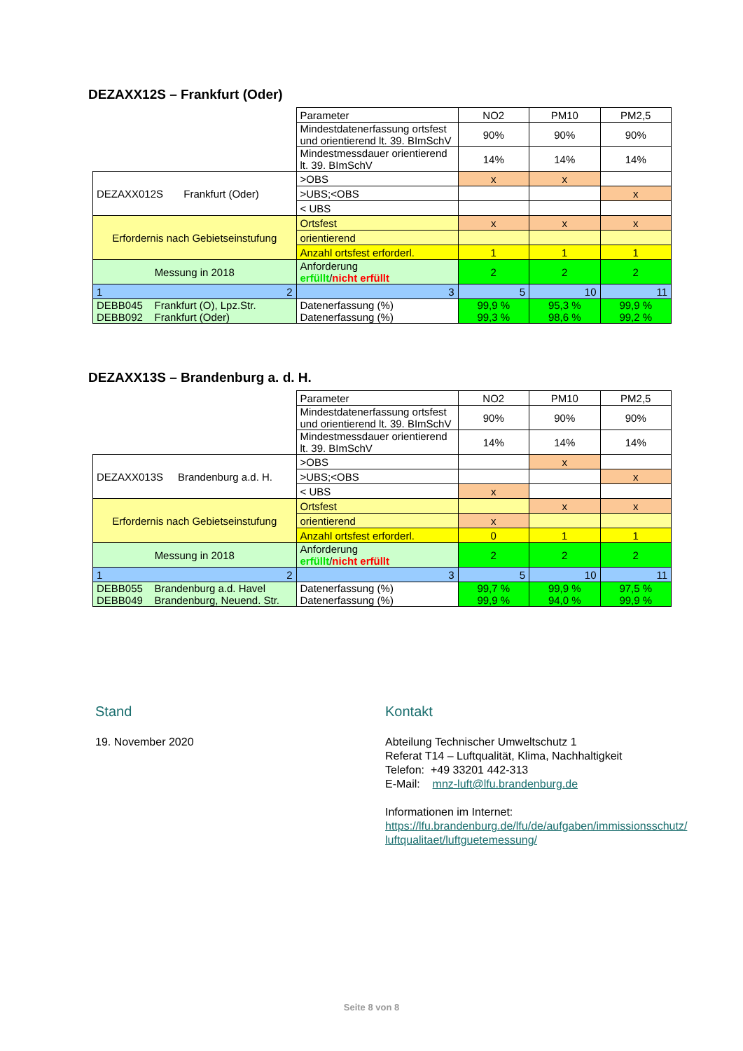DEZAXX12S – Frankfurt (Oder)
| | Parameter | NO2 | PM10 | PM2,5 |
| | Mindestdatenerfassung ortsfest und orientierend lt. 39. BImSchV | 90% | 90% | 90% |
| | Mindestmessdauer orientierend lt. 39. BImSchV | 14% | 14% | 14% |
| DEZAXX012S Frankfurt (Oder) | >OBS | x | x | |
| | >UBS;<OBS | | | x |
| | < UBS | | | |
| Erfordernis nach Gebietseinstufung | Ortsfest | x | x | x |
| | orientierend | | | |
| | Anzahl ortsfest erforderl. | 1 | 1 | 1 |
| Messung in 2018 | Anforderung erfüllt / nicht erfüllt | 2 | 2 | 2 |
| 1 2 | 3 | 5 | 10 | 11 |
| DEBB045 Frankfurt (O), Lpz.Str. DEBB092 Frankfurt (Oder) | Datenerfassung (%) Datenerfassung (%) | 99,9 % 99,3 % | 95,3 % 98,6 % | 99,9 % 99,2 % |
DEZAXX13S – Brandenburg a. d. H.
| | Parameter | NO2 | PM10 | PM2,5 |
| | Mindestdatenerfassung ortsfest und orientierend lt. 39. BImSchV | 90% | 90% | 90% |
| | Mindestmessdauer orientierend lt. 39. BImSchV | 14% | 14% | 14% |
| DEZAXX013S Brandenburg a.d. H. | >OBS | | x | |
| | >UBS;<OBS | | | x |
| | < UBS | x | | |
| Erfordernis nach Gebietseinstufung | Ortsfest | | x | x |
| | orientierend | x | | |
| | Anzahl ortsfest erforderl. | 0 | 1 | 1 |
| Messung in 2018 | Anforderung erfüllt / nicht erfüllt | 2 | 2 | 2 |
| 1 2 | 3 | 5 | 10 | 11 |
| DEBB055 Brandenburg a.d. Havel DEBB049 Brandenburg, Neuend. Str. | Datenerfassung (%) Datenerfassung (%) | 99,7 % 99,9 % | 99,9 % 94,0 % | 97,5 % 99,9 % |
Stand
19. November 2020
Kontakt
Abteilung Technischer Umweltschutz 1
Referat T14 – Luftqualität, Klima, Nachhaltigkeit
Telefon: +49 33201 442-313
E-Mail: mnz-luft@lfu.brandenburg.de
Informationen im Internet:
https://lfu.brandenburg.de/lfu/de/aufgaben/immissionsschutz/ luftqualitaet/luftguetemessung/
Seite 8 von 8